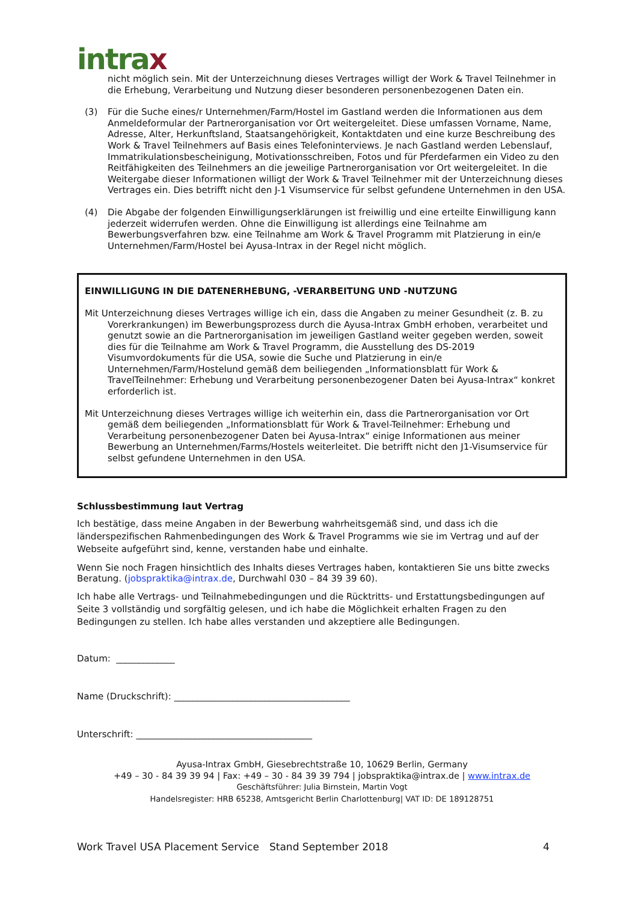intrax
nicht möglich sein. Mit der Unterzeichnung dieses Vertrages willigt der Work & Travel Teilnehmer in die Erhebung, Verarbeitung und Nutzung dieser besonderen personenbezogenen Daten ein.
(3) Für die Suche eines/r Unternehmen/Farm/Hostel im Gastland werden die Informationen aus dem Anmeldeformular der Partnerorganisation vor Ort weitergeleitet. Diese umfassen Vorname, Name, Adresse, Alter, Herkunftsland, Staatsangehörigkeit, Kontaktdaten und eine kurze Beschreibung des Work & Travel Teilnehmers auf Basis eines Telefoninterviews. Je nach Gastland werden Lebenslauf, Immatrikulationsbescheinigung, Motivationsschreiben, Fotos und für Pferdefarmen ein Video zu den Reitfähigkeiten des Teilnehmers an die jeweilige Partnerorganisation vor Ort weitergeleitet. In die Weitergabe dieser Informationen willigt der Work & Travel Teilnehmer mit der Unterzeichnung dieses Vertrages ein. Dies betrifft nicht den J-1 Visumservice für selbst gefundene Unternehmen in den USA.
(4) Die Abgabe der folgenden Einwilligungserklärungen ist freiwillig und eine erteilte Einwilligung kann jederzeit widerrufen werden. Ohne die Einwilligung ist allerdings eine Teilnahme am Bewerbungsverfahren bzw. eine Teilnahme am Work & Travel Programm mit Platzierung in ein/e Unternehmen/Farm/Hostel bei Ayusa-Intrax in der Regel nicht möglich.
EINWILLIGUNG IN DIE DATENERHEBUNG, -VERARBEITUNG UND -NUTZUNG
Mit Unterzeichnung dieses Vertrages willige ich ein, dass die Angaben zu meiner Gesundheit (z. B. zu Vorerkrankungen) im Bewerbungsprozess durch die Ayusa-Intrax GmbH erhoben, verarbeitet und genutzt sowie an die Partnerorganisation im jeweiligen Gastland weiter gegeben werden, soweit dies für die Teilnahme am Work & Travel Programm, die Ausstellung des DS-2019 Visumvordokuments für die USA, sowie die Suche und Platzierung in ein/e Unternehmen/Farm/Hostelund gemäß dem beiliegenden „Informationsblatt für Work & TravelTeilnehmer: Erhebung und Verarbeitung personenbezogener Daten bei Ayusa-Intrax“ konkret erforderlich ist.
Mit Unterzeichnung dieses Vertrages willige ich weiterhin ein, dass die Partnerorganisation vor Ort gemäß dem beiliegenden „Informationsblatt für Work & Travel-Teilnehmer: Erhebung und Verarbeitung personenbezogener Daten bei Ayusa-Intrax“ einige Informationen aus meiner Bewerbung an Unternehmen/Farms/Hostels weiterleitet. Die betrifft nicht den J1-Visumservice für selbst gefundene Unternehmen in den USA.
Schlussbestimmung laut Vertrag
Ich bestätige, dass meine Angaben in der Bewerbung wahrheitsgemäß sind, und dass ich die länderspezifischen Rahmenbedingungen des Work & Travel Programms wie sie im Vertrag und auf der Webseite aufgeführt sind, kenne, verstanden habe und einhalte.
Wenn Sie noch Fragen hinsichtlich des Inhalts dieses Vertrages haben, kontaktieren Sie uns bitte zwecks Beratung. (jobspraktika@intrax.de, Durchwahl 030 – 84 39 39 60).
Ich habe alle Vertrags- und Teilnahmebedingungen und die Rücktritts- und Erstattungsbedingungen auf Seite 3 vollständig und sorgfältig gelesen, und ich habe die Möglichkeit erhalten Fragen zu den Bedingungen zu stellen. Ich habe alles verstanden und akzeptiere alle Bedingungen.
Datum: _____________
Name (Druckschrift): _______________________________________
Unterschrift: _______________________________________
Ayusa-Intrax GmbH, Giesebrechtstraße 10, 10629 Berlin, Germany
+49 – 30 - 84 39 39 94 | Fax: +49 – 30 - 84 39 39 794 | jobspraktika@intrax.de | www.intrax.de
Geschäftsführer: Julia Birnstein, Martin Vogt
Handelsregister: HRB 65238, Amtsgericht Berlin Charlottenburg| VAT ID: DE 189128751
Work Travel USA Placement Service Stand September 2018 4